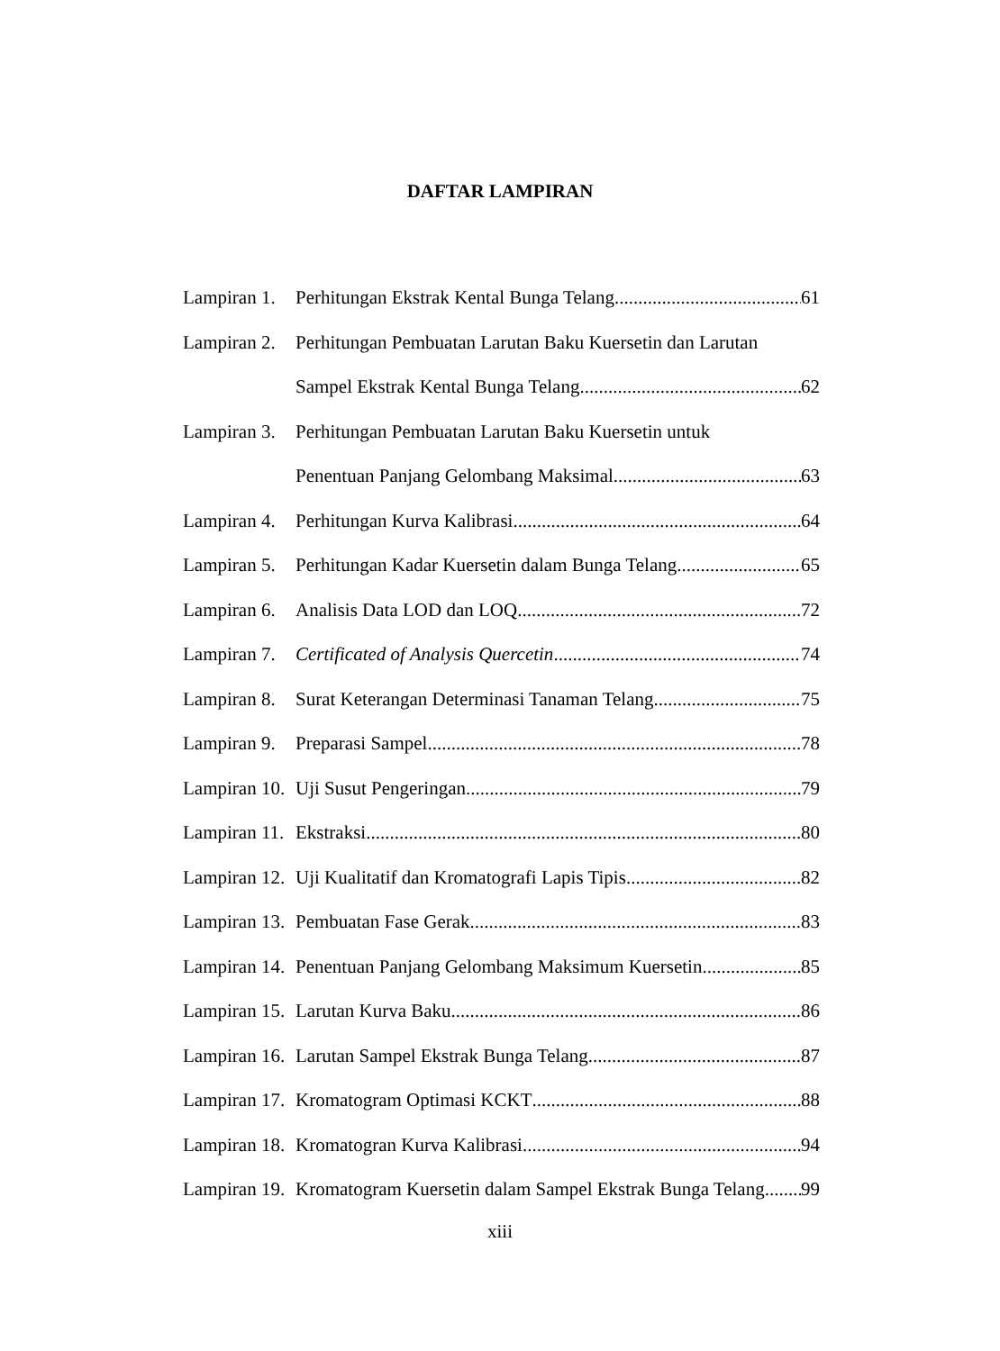DAFTAR LAMPIRAN
Lampiran 1. Perhitungan Ekstrak Kental Bunga Telang 61
Lampiran 2. Perhitungan Pembuatan Larutan Baku Kuersetin dan Larutan
Sampel Ekstrak Kental Bunga Telang 62
Lampiran 3. Perhitungan Pembuatan Larutan Baku Kuersetin untuk
Penentuan Panjang Gelombang Maksimal 63
Lampiran 4. Perhitungan Kurva Kalibrasi 64
Lampiran 5. Perhitungan Kadar Kuersetin dalam Bunga Telang 65
Lampiran 6. Analisis Data LOD dan LOQ 72
Lampiran 7. Certificated of Analysis Quercetin 74
Lampiran 8. Surat Keterangan Determinasi Tanaman Telang 75
Lampiran 9. Preparasi Sampel 78
Lampiran 10. Uji Susut Pengeringan 79
Lampiran 11. Ekstraksi 80
Lampiran 12. Uji Kualitatif dan Kromatografi Lapis Tipis 82
Lampiran 13. Pembuatan Fase Gerak 83
Lampiran 14. Penentuan Panjang Gelombang Maksimum Kuersetin 85
Lampiran 15. Larutan Kurva Baku 86
Lampiran 16. Larutan Sampel Ekstrak Bunga Telang 87
Lampiran 17. Kromatogram Optimasi KCKT 88
Lampiran 18. Kromatogran Kurva Kalibrasi 94
Lampiran 19. Kromatogram Kuersetin dalam Sampel Ekstrak Bunga Telang 99
xiii